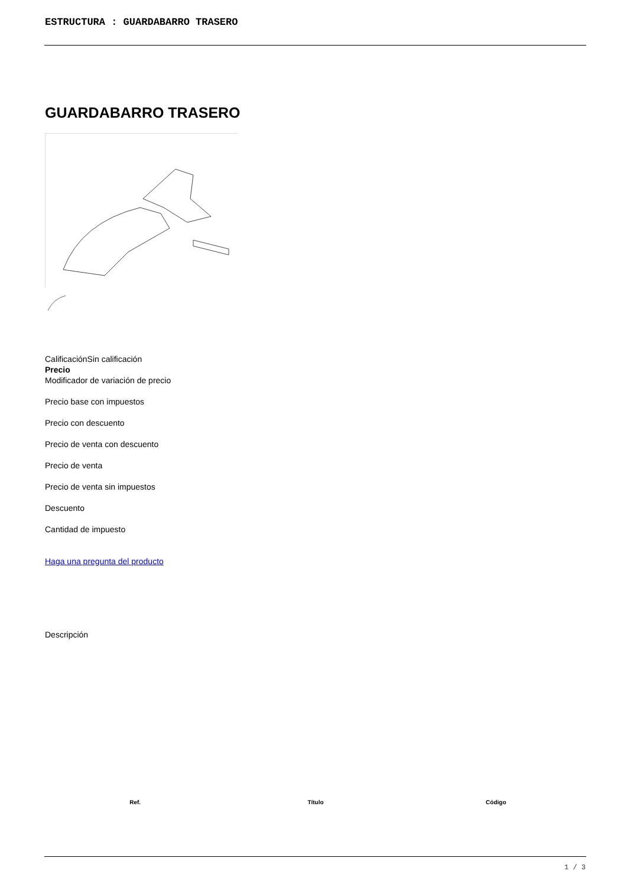ESTRUCTURA : GUARDABARRO TRASERO
GUARDABARRO TRASERO
CalificaciónSin calificación
Precio
Modificador de variación de precio
Precio base con impuestos
Precio con descuento
Precio de venta con descuento
Precio de venta
Precio de venta sin impuestos
Descuento
Cantidad de impuesto
Haga una pregunta del producto
Descripción
| Ref. | Título | Código |
| --- | --- | --- |
1 / 3